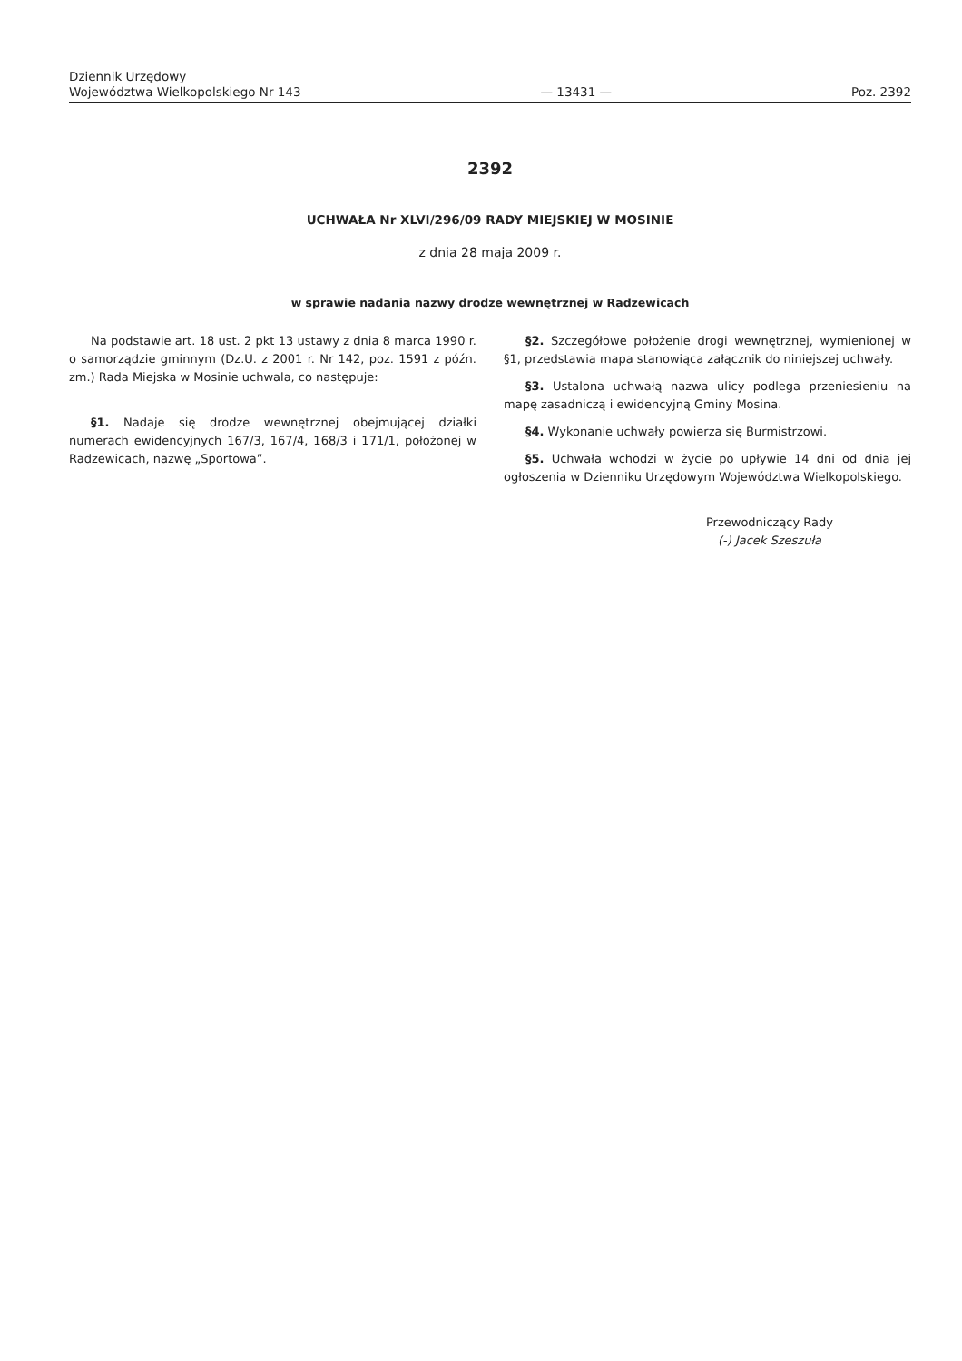Dziennik Urzędowy
Województwa Wielkopolskiego Nr 143
— 13431 —
Poz. 2392
2392
UCHWAŁA Nr XLVI/296/09 RADY MIEJSKIEJ W MOSINIE
z dnia 28 maja 2009 r.
w sprawie nadania nazwy drodze wewnętrznej w Radzewicach
Na podstawie art. 18 ust. 2 pkt 13 ustawy z dnia 8 marca 1990 r. o samorządzie gminnym (Dz.U. z 2001 r. Nr 142, poz. 1591 z późn. zm.) Rada Miejska w Mosinie uchwala, co następuje:
§1. Nadaje się drodze wewnętrznej obejmującej działki numerach ewidencyjnych 167/3, 167/4, 168/3 i 171/1, położonej w Radzewicach, nazwę „Sportowa”.
§2. Szczegółowe położenie drogi wewnętrznej, wymienionej w §1, przedstawia mapa stanowiąca załącznik do niniejszej uchwały.
§3. Ustalona uchwałą nazwa ulicy podlega przeniesieniu na mapę zasadniczą i ewidencyjną Gminy Mosina.
§4. Wykonanie uchwały powierza się Burmistrzowi.
§5. Uchwała wchodzi w życie po upływie 14 dni od dnia jej ogłoszenia w Dzienniku Urzędowym Województwa Wielkopolskiego.
Przewodniczący Rady
(-) Jacek Szeszuła